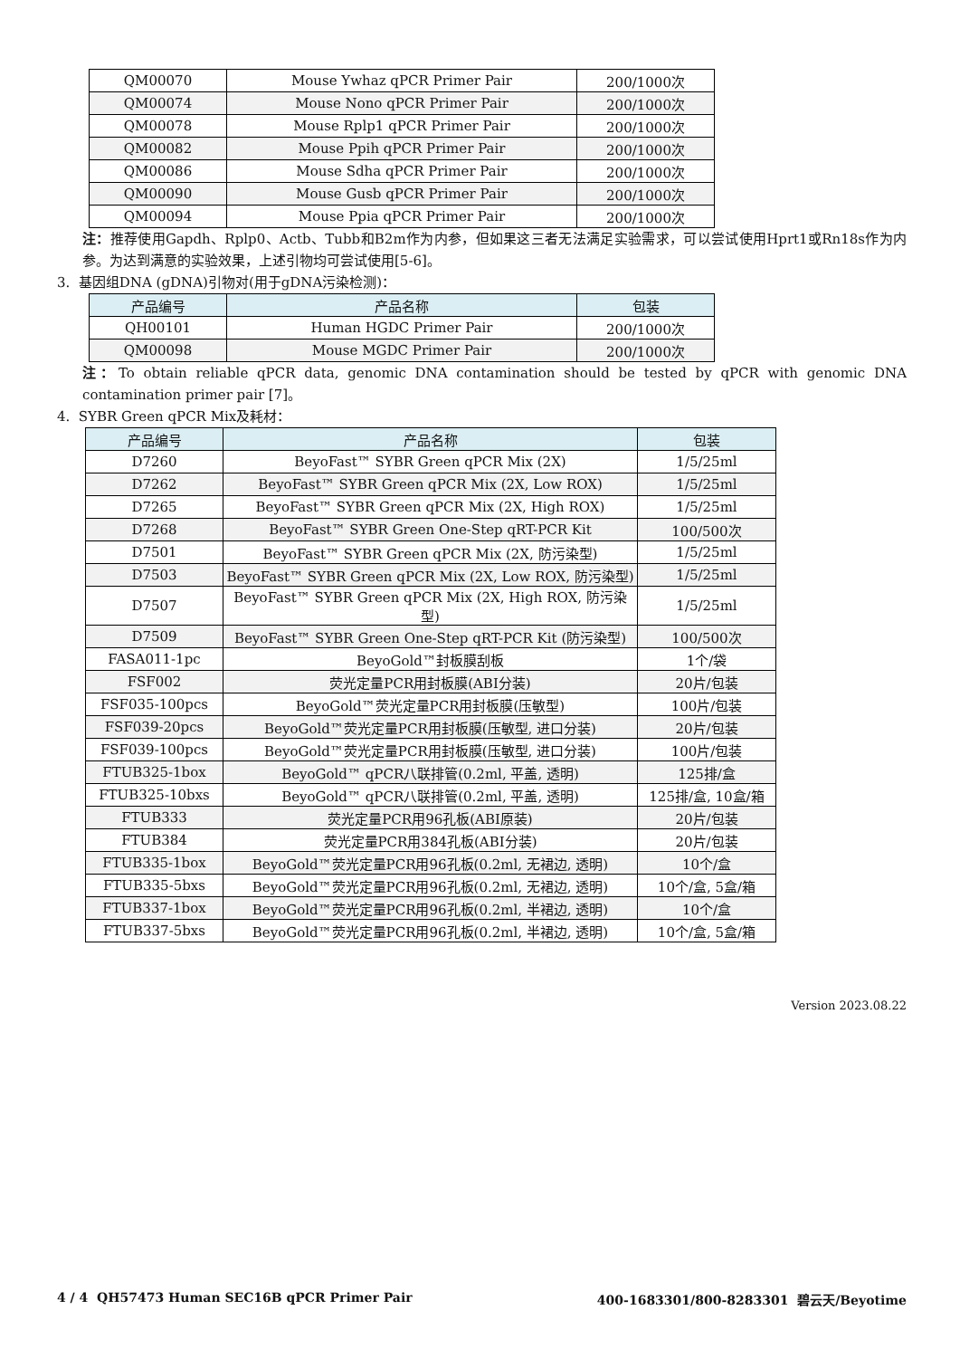| QM00070 | Mouse Ywhaz qPCR Primer Pair | 200/1000次 |
| QM00074 | Mouse Nono qPCR Primer Pair | 200/1000次 |
| QM00078 | Mouse Rplp1 qPCR Primer Pair | 200/1000次 |
| QM00082 | Mouse Ppih qPCR Primer Pair | 200/1000次 |
| QM00086 | Mouse Sdha qPCR Primer Pair | 200/1000次 |
| QM00090 | Mouse Gusb qPCR Primer Pair | 200/1000次 |
| QM00094 | Mouse Ppia qPCR Primer Pair | 200/1000次 |
注：推荐使用Gapdh、Rplp0、Actb、Tubb和B2m作为内参，但如果这三者无法满足实验需求，可以尝试使用Hprt1或Rn18s作为内参。为达到满意的实验效果，上述引物均可尝试使用[5-6]。
3. 基因组DNA (gDNA)引物对(用于gDNA污染检测)：
| 产品编号 | 产品名称 | 包装 |
| --- | --- | --- |
| QH00101 | Human HGDC Primer Pair | 200/1000次 |
| QM00098 | Mouse MGDC Primer Pair | 200/1000次 |
注：To obtain reliable qPCR data, genomic DNA contamination should be tested by qPCR with genomic DNA contamination primer pair [7]。
4. SYBR Green qPCR Mix及耗材：
| 产品编号 | 产品名称 | 包装 |
| --- | --- | --- |
| D7260 | BeyoFast™ SYBR Green qPCR Mix (2X) | 1/5/25ml |
| D7262 | BeyoFast™ SYBR Green qPCR Mix (2X, Low ROX) | 1/5/25ml |
| D7265 | BeyoFast™ SYBR Green qPCR Mix (2X, High ROX) | 1/5/25ml |
| D7268 | BeyoFast™ SYBR Green One-Step qRT-PCR Kit | 100/500次 |
| D7501 | BeyoFast™ SYBR Green qPCR Mix (2X, 防污染型) | 1/5/25ml |
| D7503 | BeyoFast™ SYBR Green qPCR Mix (2X, Low ROX, 防污染型) | 1/5/25ml |
| D7507 | BeyoFast™ SYBR Green qPCR Mix (2X, High ROX, 防污染型) | 1/5/25ml |
| D7509 | BeyoFast™ SYBR Green One-Step qRT-PCR Kit (防污染型) | 100/500次 |
| FASA011-1pc | BeyoGold™封板膜刮板 | 1个/袋 |
| FSF002 | 荧光定量PCR用封板膜(ABI分装) | 20片/包装 |
| FSF035-100pcs | BeyoGold™荧光定量PCR用封板膜(压敏型) | 100片/包装 |
| FSF039-20pcs | BeyoGold™荧光定量PCR用封板膜(压敏型, 进口分装) | 20片/包装 |
| FSF039-100pcs | BeyoGold™荧光定量PCR用封板膜(压敏型, 进口分装) | 100片/包装 |
| FTUB325-1box | BeyoGold™ qPCR八联排管(0.2ml, 平盖, 透明) | 125排/盒 |
| FTUB325-10bxs | BeyoGold™ qPCR八联排管(0.2ml, 平盖, 透明) | 125排/盒, 10盒/箱 |
| FTUB333 | 荧光定量PCR用96孔板(ABI原装) | 20片/包装 |
| FTUB384 | 荧光定量PCR用384孔板(ABI分装) | 20片/包装 |
| FTUB335-1box | BeyoGold™荧光定量PCR用96孔板(0.2ml, 无裙边, 透明) | 10个/盒 |
| FTUB335-5bxs | BeyoGold™荧光定量PCR用96孔板(0.2ml, 无裙边, 透明) | 10个/盒, 5盒/箱 |
| FTUB337-1box | BeyoGold™荧光定量PCR用96孔板(0.2ml, 半裙边, 透明) | 10个/盒 |
| FTUB337-5bxs | BeyoGold™荧光定量PCR用96孔板(0.2ml, 半裙边, 透明) | 10个/盒, 5盒/箱 |
Version 2023.08.22
4 / 4 QH57473 Human SEC16B qPCR Primer Pair 400-1683301/800-8283301 碧云天/Beyotime